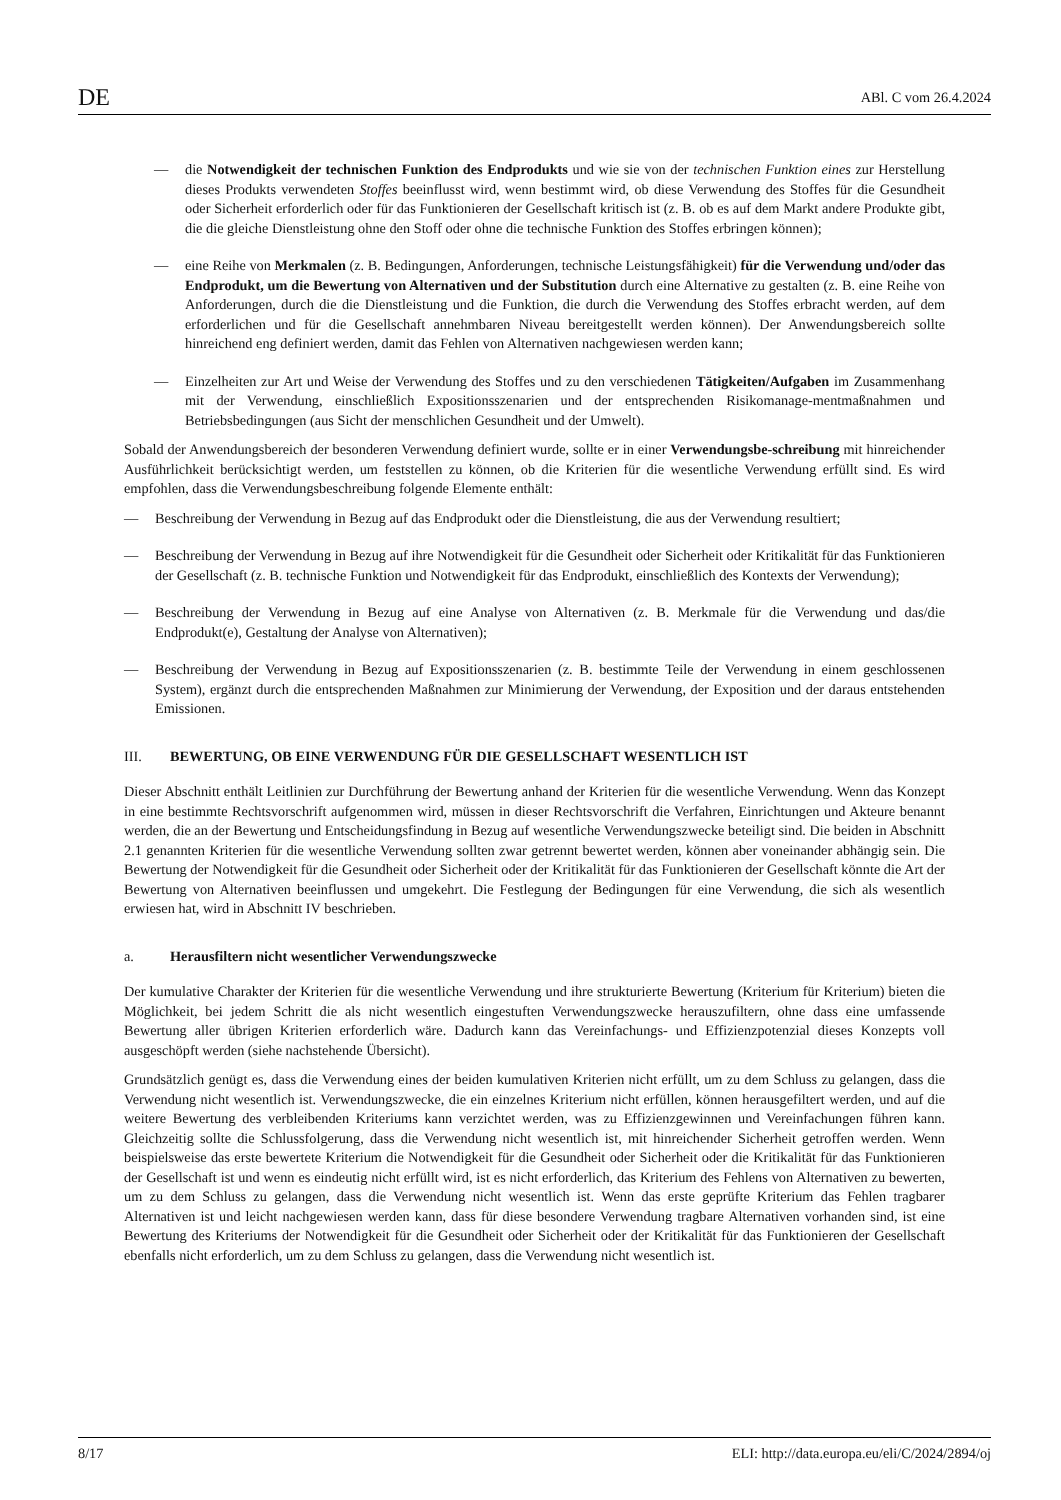DE ABl. C vom 26.4.2024
— die Notwendigkeit der technischen Funktion des Endprodukts und wie sie von der technischen Funktion eines zur Herstellung dieses Produkts verwendeten Stoffes beeinflusst wird, wenn bestimmt wird, ob diese Verwendung des Stoffes für die Gesundheit oder Sicherheit erforderlich oder für das Funktionieren der Gesellschaft kritisch ist (z. B. ob es auf dem Markt andere Produkte gibt, die die gleiche Dienstleistung ohne den Stoff oder ohne die technische Funktion des Stoffes erbringen können);
— eine Reihe von Merkmalen (z. B. Bedingungen, Anforderungen, technische Leistungsfähigkeit) für die Verwendung und/oder das Endprodukt, um die Bewertung von Alternativen und der Substitution durch eine Alternative zu gestalten (z. B. eine Reihe von Anforderungen, durch die die Dienstleistung und die Funktion, die durch die Verwendung des Stoffes erbracht werden, auf dem erforderlichen und für die Gesellschaft annehmbaren Niveau bereitgestellt werden können). Der Anwendungsbereich sollte hinreichend eng definiert werden, damit das Fehlen von Alternativen nachgewiesen werden kann;
— Einzelheiten zur Art und Weise der Verwendung des Stoffes und zu den verschiedenen Tätigkeiten/Aufgaben im Zusammenhang mit der Verwendung, einschließlich Expositionsszenarien und der entsprechenden Risikomanage-mentmaßnahmen und Betriebsbedingungen (aus Sicht der menschlichen Gesundheit und der Umwelt).
Sobald der Anwendungsbereich der besonderen Verwendung definiert wurde, sollte er in einer Verwendungsbe-schreibung mit hinreichender Ausführlichkeit berücksichtigt werden, um feststellen zu können, ob die Kriterien für die wesentliche Verwendung erfüllt sind. Es wird empfohlen, dass die Verwendungsbeschreibung folgende Elemente enthält:
— Beschreibung der Verwendung in Bezug auf das Endprodukt oder die Dienstleistung, die aus der Verwendung resultiert;
— Beschreibung der Verwendung in Bezug auf ihre Notwendigkeit für die Gesundheit oder Sicherheit oder Kritikalität für das Funktionieren der Gesellschaft (z. B. technische Funktion und Notwendigkeit für das Endprodukt, einschließlich des Kontexts der Verwendung);
— Beschreibung der Verwendung in Bezug auf eine Analyse von Alternativen (z. B. Merkmale für die Verwendung und das/die Endprodukt(e), Gestaltung der Analyse von Alternativen);
— Beschreibung der Verwendung in Bezug auf Expositionsszenarien (z. B. bestimmte Teile der Verwendung in einem geschlossenen System), ergänzt durch die entsprechenden Maßnahmen zur Minimierung der Verwendung, der Exposition und der daraus entstehenden Emissionen.
III. BEWERTUNG, OB EINE VERWENDUNG FÜR DIE GESELLSCHAFT WESENTLICH IST
Dieser Abschnitt enthält Leitlinien zur Durchführung der Bewertung anhand der Kriterien für die wesentliche Verwendung. Wenn das Konzept in eine bestimmte Rechtsvorschrift aufgenommen wird, müssen in dieser Rechtsvorschrift die Verfahren, Einrichtungen und Akteure benannt werden, die an der Bewertung und Entscheidungsfindung in Bezug auf wesentliche Verwendungszwecke beteiligt sind. Die beiden in Abschnitt 2.1 genannten Kriterien für die wesentliche Verwendung sollten zwar getrennt bewertet werden, können aber voneinander abhängig sein. Die Bewertung der Notwendigkeit für die Gesundheit oder Sicherheit oder der Kritikalität für das Funktionieren der Gesellschaft könnte die Art der Bewertung von Alternativen beeinflussen und umgekehrt. Die Festlegung der Bedingungen für eine Verwendung, die sich als wesentlich erwiesen hat, wird in Abschnitt IV beschrieben.
a. Herausfiltern nicht wesentlicher Verwendungszwecke
Der kumulative Charakter der Kriterien für die wesentliche Verwendung und ihre strukturierte Bewertung (Kriterium für Kriterium) bieten die Möglichkeit, bei jedem Schritt die als nicht wesentlich eingestuften Verwendungszwecke herauszufiltern, ohne dass eine umfassende Bewertung aller übrigen Kriterien erforderlich wäre. Dadurch kann das Vereinfachungs- und Effizienzpotenzial dieses Konzepts voll ausgeschöpft werden (siehe nachstehende Übersicht).
Grundsätzlich genügt es, dass die Verwendung eines der beiden kumulativen Kriterien nicht erfüllt, um zu dem Schluss zu gelangen, dass die Verwendung nicht wesentlich ist. Verwendungszwecke, die ein einzelnes Kriterium nicht erfüllen, können herausgefiltert werden, und auf die weitere Bewertung des verbleibenden Kriteriums kann verzichtet werden, was zu Effizienzgewinnen und Vereinfachungen führen kann. Gleichzeitig sollte die Schlussfolgerung, dass die Verwendung nicht wesentlich ist, mit hinreichender Sicherheit getroffen werden. Wenn beispielsweise das erste bewertete Kriterium die Notwendigkeit für die Gesundheit oder Sicherheit oder die Kritikalität für das Funktionieren der Gesellschaft ist und wenn es eindeutig nicht erfüllt wird, ist es nicht erforderlich, das Kriterium des Fehlens von Alternativen zu bewerten, um zu dem Schluss zu gelangen, dass die Verwendung nicht wesentlich ist. Wenn das erste geprüfte Kriterium das Fehlen tragbarer Alternativen ist und leicht nachgewiesen werden kann, dass für diese besondere Verwendung tragbare Alternativen vorhanden sind, ist eine Bewertung des Kriteriums der Notwendigkeit für die Gesundheit oder Sicherheit oder der Kritikalität für das Funktionieren der Gesellschaft ebenfalls nicht erforderlich, um zu dem Schluss zu gelangen, dass die Verwendung nicht wesentlich ist.
8/17 ELI: http://data.europa.eu/eli/C/2024/2894/oj